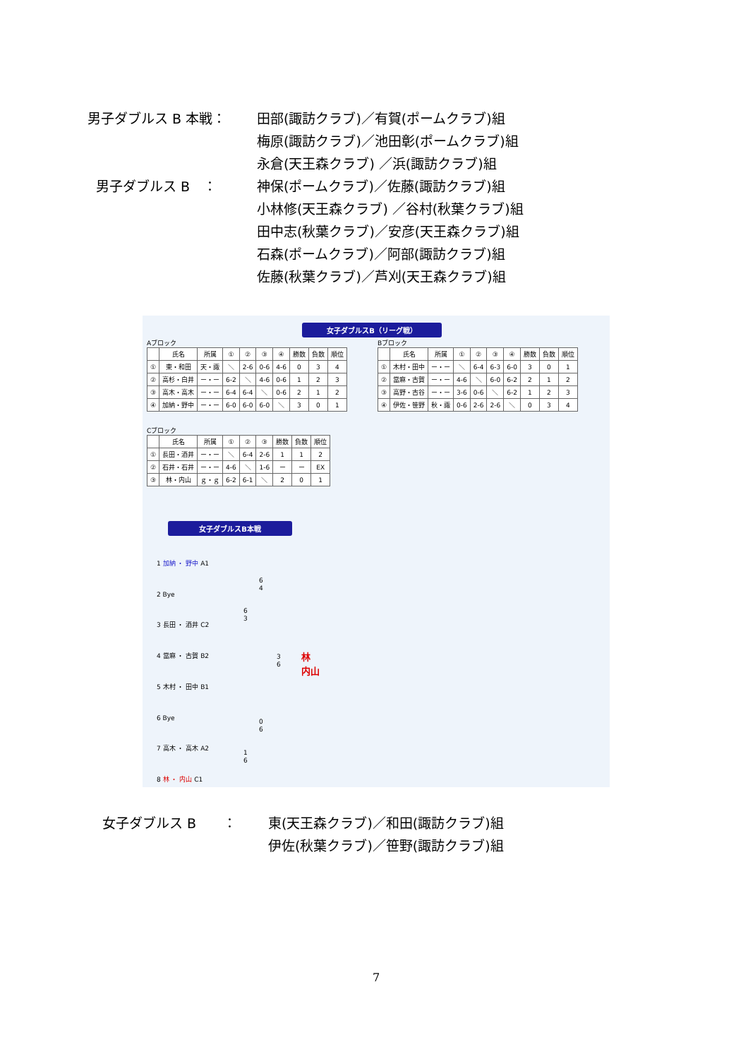男子ダブルス B 本戦： 田部(諏訪クラブ)／有賀(ポームクラブ)組
梅原(諏訪クラブ)／池田彰(ポームクラブ)組
永倉(天王森クラブ) ／浜(諏訪クラブ)組
男子ダブルス B　： 神保(ポームクラブ)／佐藤(諏訪クラブ)組
小林修(天王森クラブ) ／谷村(秋葉クラブ)組
田中志(秋葉クラブ)／安彦(天王森クラブ)組
石森(ポームクラブ)／阿部(諏訪クラブ)組
佐藤(秋葉クラブ)／芦刈(天王森クラブ)組
女子ダブルスB（リーグ戦）
Aブロック
| | 氏名 | 所属 | ① | ② | ③ | ④ | 勝数 | 負数 | 順位 |
| --- | --- | --- | --- | --- | --- | --- | --- | --- | --- |
| ① | 東・和田 | 天・諏 | ＼ | 2-6 | 0-6 | 4-6 | 0 | 3 | 4 |
| ② | 高杉・白井 | ー・ー | 6-2 | ＼ | 4-6 | 0-6 | 1 | 2 | 3 |
| ③ | 高木・高木 | ー・ー | 6-4 | 6-4 | ＼ | 0-6 | 2 | 1 | 2 |
| ④ | 加納・野中 | ー・ー | 6-0 | 6-0 | 6-0 | ＼ | 3 | 0 | 1 |
Bブロック
| | 氏名 | 所属 | ① | ② | ③ | ④ | 勝数 | 負数 | 順位 |
| --- | --- | --- | --- | --- | --- | --- | --- | --- | --- |
| ① | 木村・田中 | ー・ー | ＼ | 6-4 | 6-3 | 6-0 | 3 | 0 | 1 |
| ② | 當麻・古賀 | ー・ー | 4-6 | ＼ | 6-0 | 6-2 | 2 | 1 | 2 |
| ③ | 高野・古谷 | ー・ー | 3-6 | 0-6 | ＼ | 6-2 | 1 | 2 | 3 |
| ④ | 伊佐・笹野 | 秋・諏 | 0-6 | 2-6 | 2-6 | ＼ | 0 | 3 | 4 |
Cブロック
| | 氏名 | 所属 | ① | ② | ③ | 勝数 | 負数 | 順位 |
| --- | --- | --- | --- | --- | --- | --- | --- | --- |
| ① | 長田・酒井 | ー・ー | ＼ | 6-4 | 2-6 | 1 | 1 | 2 |
| ② | 石井・石井 | ー・ー | 4-6 | ＼ | 1-6 | ー | ー | EX |
| ③ | 林・内山 | ｇ・ｇ | 6-2 | 6-1 | ＼ | 2 | 0 | 1 |
女子ダブルスB本戦
1 加納 ・ 野中 A1
2 Bye
3 長田 ・ 酒井 C2
4 當麻 ・ 古賀 B2
5 木村 ・ 田中 B1
6 Bye
7 高木 ・ 高木 A2
8 林 ・ 内山 C1
6
4
6
3
3
6
0
6
1
6
林
内山
女子ダブルス B　　： 東(天王森クラブ)／和田(諏訪クラブ)組
伊佐(秋葉クラブ)／笹野(諏訪クラブ)組
7